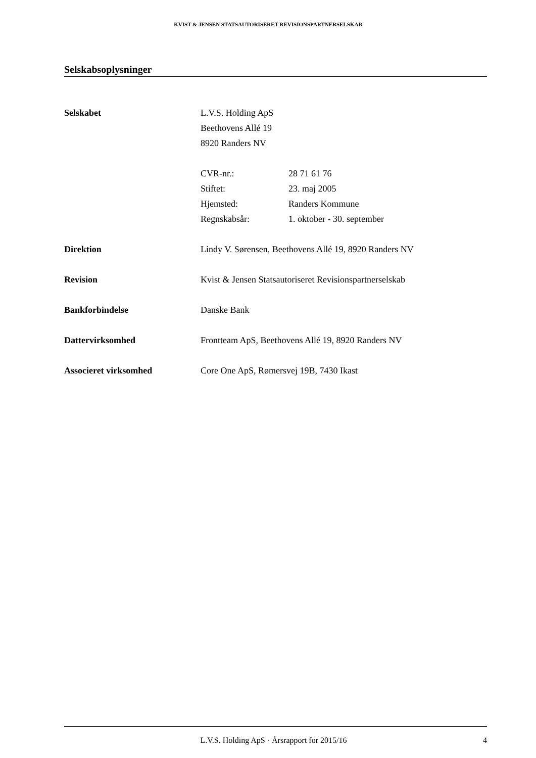KVIST & JENSEN STATSAUTORISERET REVISIONSPARTNERSELSKAB
Selskabsoplysninger
Selskabet L.V.S. Holding ApS
Beethovens Allé 19
8920 Randers NV
CVR-nr.: 28 71 61 76
Stiftet: 23. maj 2005
Hjemsted: Randers Kommune
Regnskabsår: 1. oktober - 30. september
Direktion Lindy V. Sørensen, Beethovens Allé 19, 8920 Randers NV
Revision Kvist & Jensen Statsautoriseret Revisionspartnerselskab
Bankforbindelse Danske Bank
Dattervirksomhed Frontteam ApS, Beethovens Allé 19, 8920 Randers NV
Associeret virksomhed Core One ApS, Rømersvej 19B, 7430 Ikast
L.V.S. Holding ApS · Årsrapport for 2015/16 4